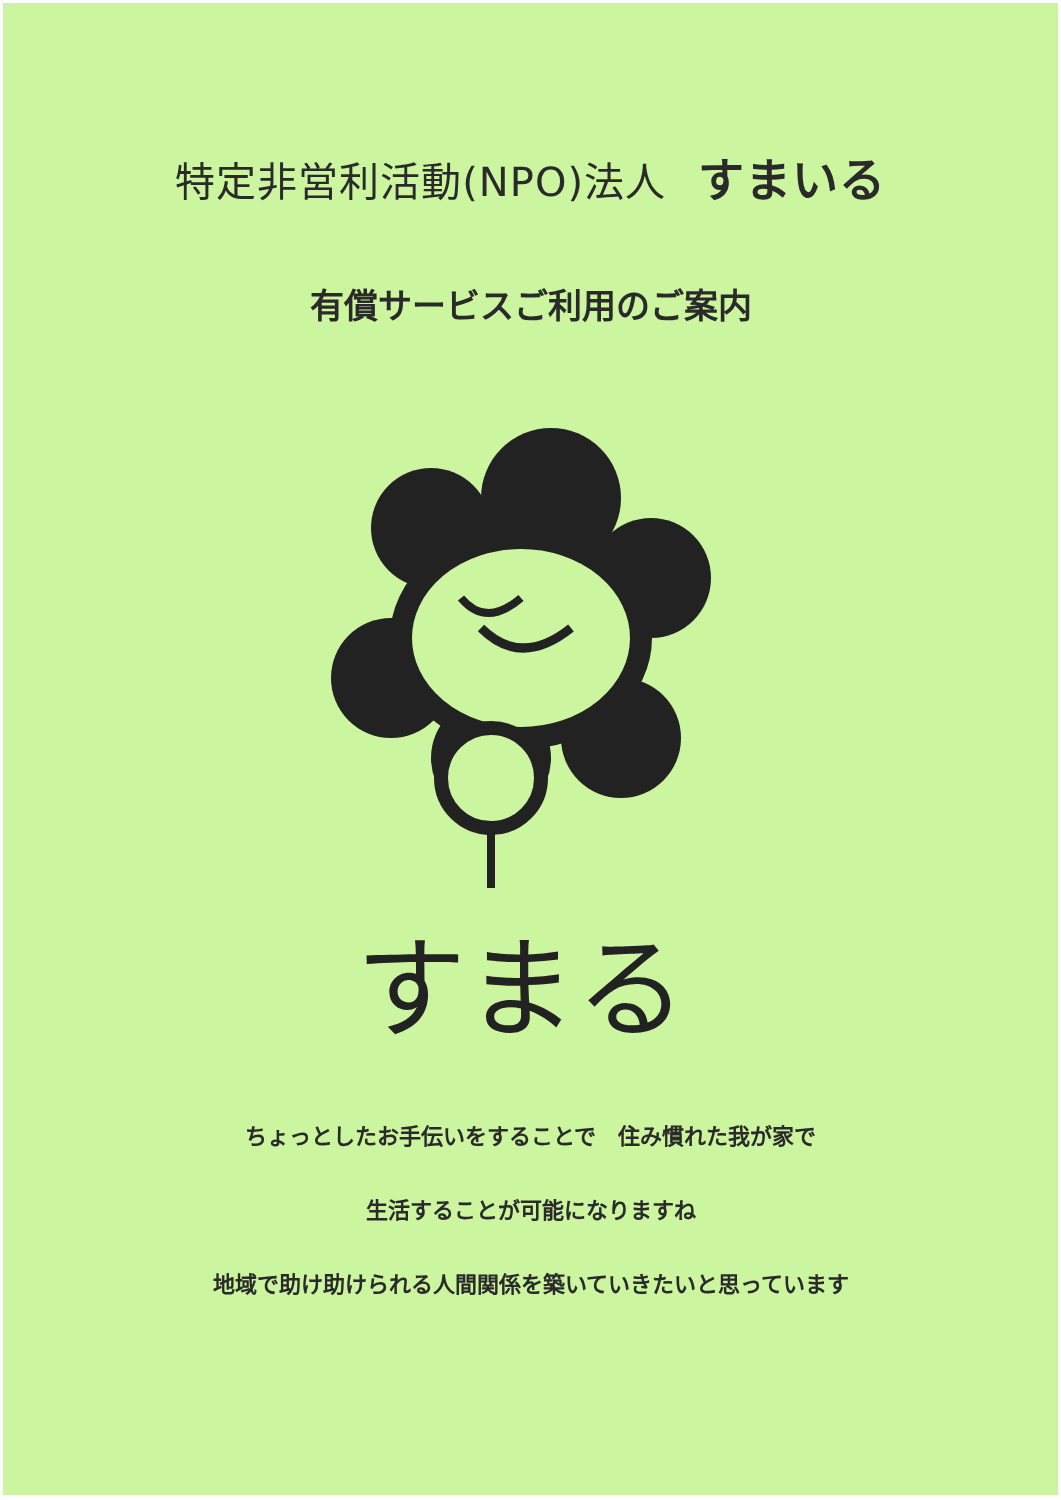特定非営利活動(NPO)法人 すまいる
有償サービスご利用のご案内
すまる
ちょっとしたお手伝いをすることで　住み慣れた我が家で
生活することが可能になりますね
地域で助け助けられる人間関係を築いていきたいと思っています